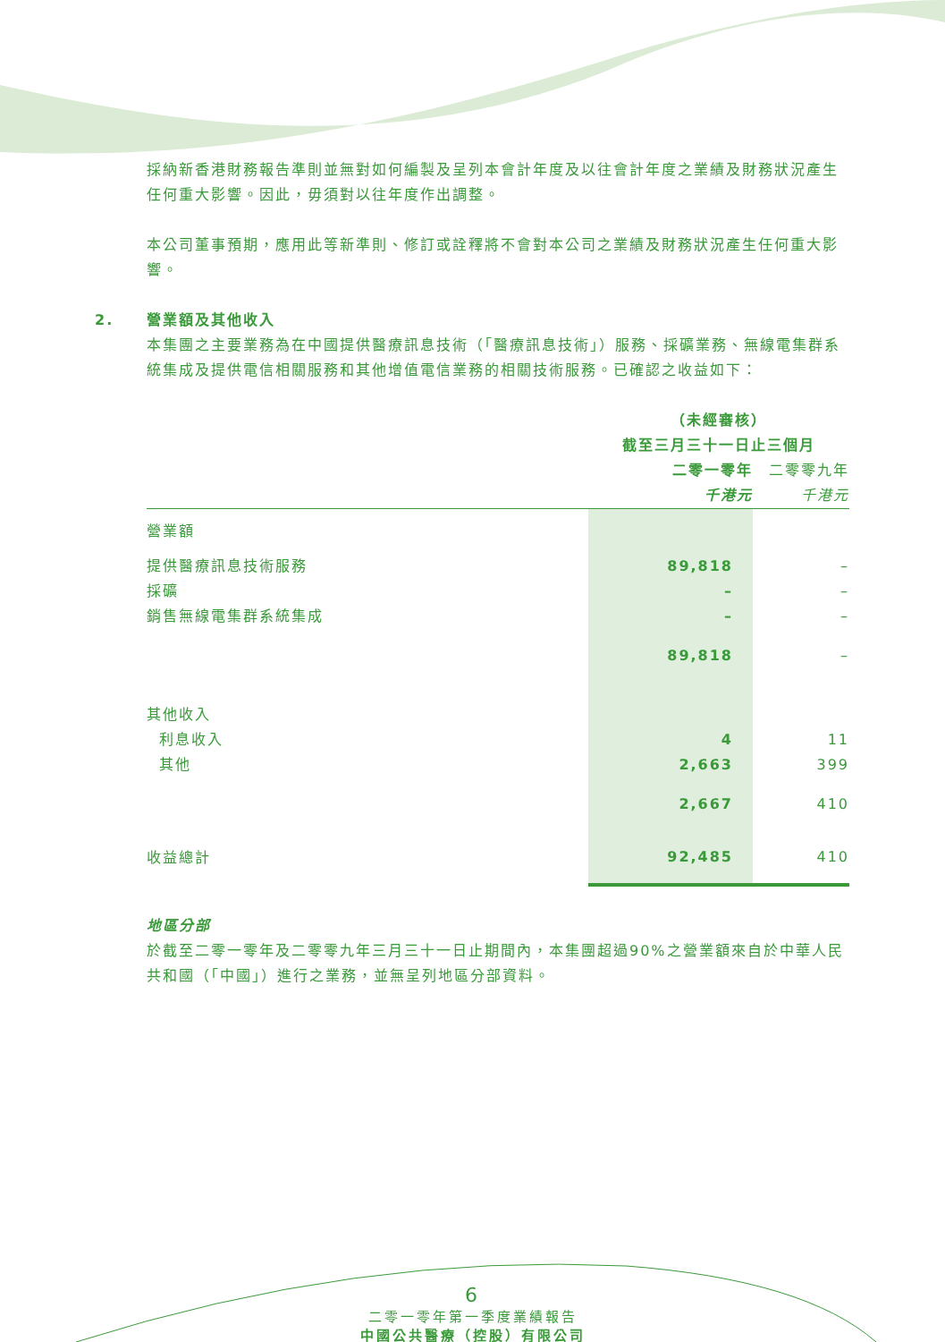採納新香港財務報告準則並無對如何編製及呈列本會計年度及以往會計年度之業績及財務狀況產生任何重大影響。因此，毋須對以往年度作出調整。
本公司董事預期，應用此等新準則、修訂或詮釋將不會對本公司之業績及財務狀況產生任何重大影響。
2. 營業額及其他收入
本集團之主要業務為在中國提供醫療訊息技術（「醫療訊息技術」）服務、採礦業務、無線電集群系統集成及提供電信相關服務和其他增值電信業務的相關技術服務。已確認之收益如下：
| | （未經審核） | |
| | 截至三月三十一日止三個月 | |
| | 二零一零年 | 二零零九年 |
| | 千港元 | 千港元 |
| 營業額 | | |
| 提供醫療訊息技術服務 | 89,818 | – |
| 採礦 | – | – |
| 銷售無線電集群系統集成 | – | – |
| | 89,818 | – |
| 其他收入 | | |
| 利息收入 | 4 | 11 |
| 其他 | 2,663 | 399 |
| | 2,667 | 410 |
| 收益總計 | 92,485 | 410 |
地區分部
於截至二零一零年及二零零九年三月三十一日止期間內，本集團超過90%之營業額來自於中華人民共和國（「中國」）進行之業務，並無呈列地區分部資料。
6
二零一零年第一季度業績報告
中國公共醫療（控股）有限公司